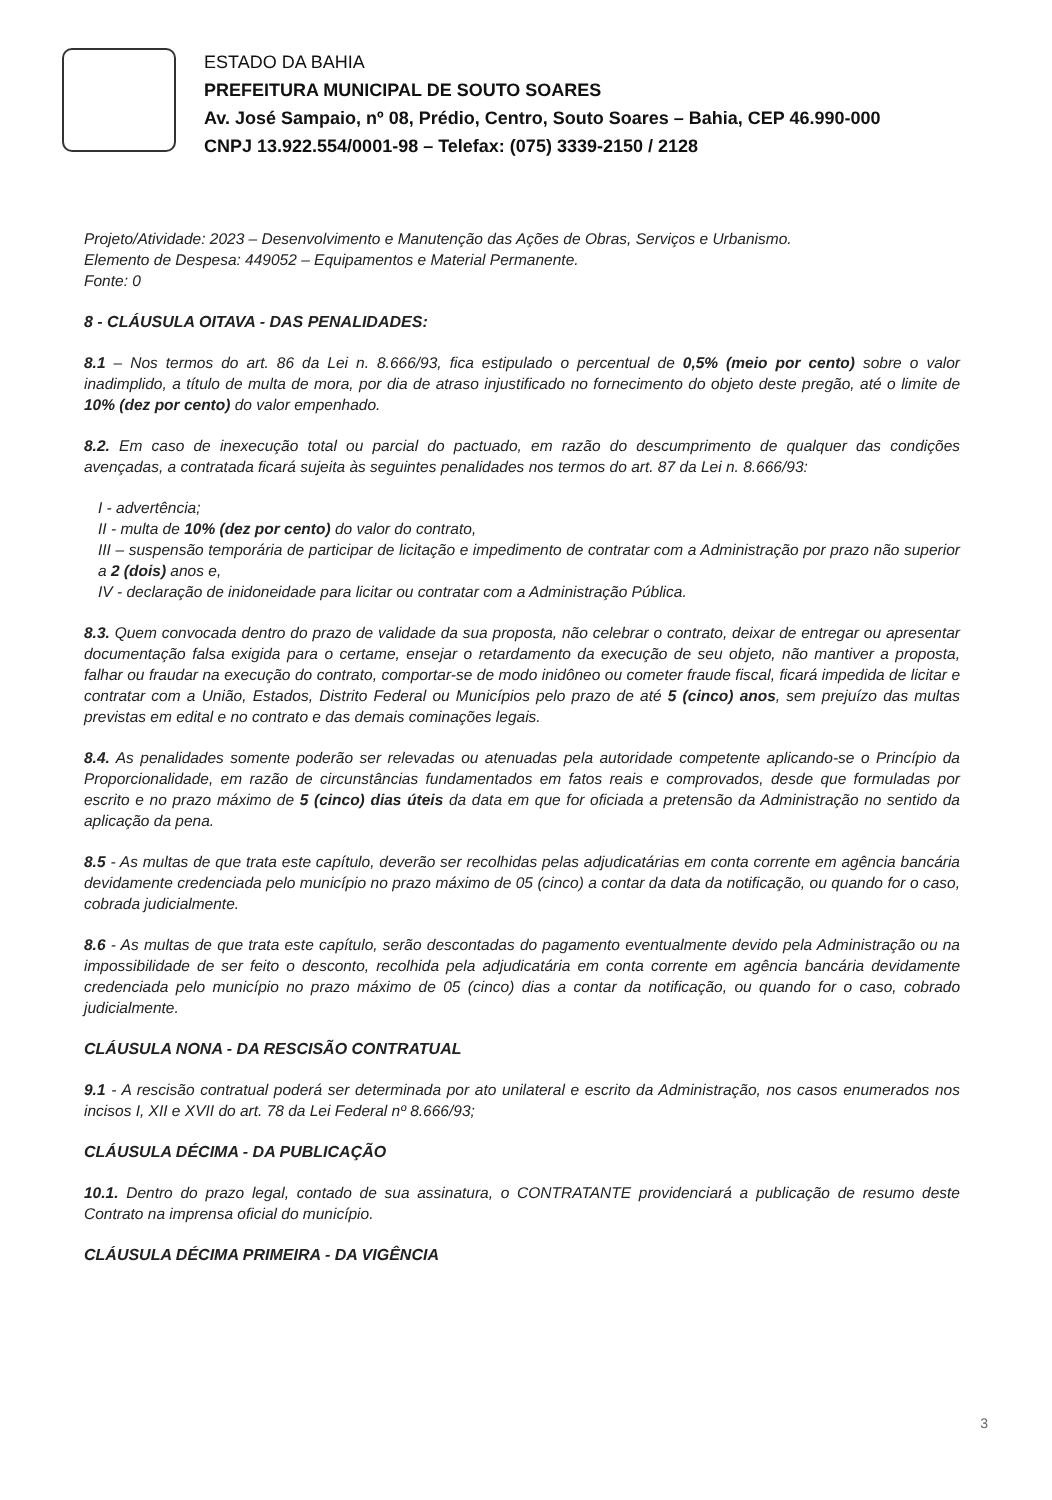ESTADO DA BAHIA
PREFEITURA MUNICIPAL DE SOUTO SOARES
Av. José Sampaio, nº 08, Prédio, Centro, Souto Soares – Bahia, CEP 46.990-000
CNPJ 13.922.554/0001-98 – Telefax: (075) 3339-2150 / 2128
Projeto/Atividade: 2023 – Desenvolvimento e Manutenção das Ações de Obras, Serviços e Urbanismo.
Elemento de Despesa: 449052 – Equipamentos e Material Permanente.
Fonte: 0
8 - CLÁUSULA OITAVA - DAS PENALIDADES:
8.1 – Nos termos do art. 86 da Lei n. 8.666/93, fica estipulado o percentual de 0,5% (meio por cento) sobre o valor inadimplido, a título de multa de mora, por dia de atraso injustificado no fornecimento do objeto deste pregão, até o limite de 10% (dez por cento) do valor empenhado.
8.2. Em caso de inexecução total ou parcial do pactuado, em razão do descumprimento de qualquer das condições avençadas, a contratada ficará sujeita às seguintes penalidades nos termos do art. 87 da Lei n. 8.666/93:
I - advertência;
II - multa de 10% (dez por cento) do valor do contrato,
III – suspensão temporária de participar de licitação e impedimento de contratar com a Administração por prazo não superior a 2 (dois) anos e,
IV - declaração de inidoneidade para licitar ou contratar com a Administração Pública.
8.3. Quem convocada dentro do prazo de validade da sua proposta, não celebrar o contrato, deixar de entregar ou apresentar documentação falsa exigida para o certame, ensejar o retardamento da execução de seu objeto, não mantiver a proposta, falhar ou fraudar na execução do contrato, comportar-se de modo inidôneo ou cometer fraude fiscal, ficará impedida de licitar e contratar com a União, Estados, Distrito Federal ou Municípios pelo prazo de até 5 (cinco) anos, sem prejuízo das multas previstas em edital e no contrato e das demais cominações legais.
8.4. As penalidades somente poderão ser relevadas ou atenuadas pela autoridade competente aplicando-se o Princípio da Proporcionalidade, em razão de circunstâncias fundamentados em fatos reais e comprovados, desde que formuladas por escrito e no prazo máximo de 5 (cinco) dias úteis da data em que for oficiada a pretensão da Administração no sentido da aplicação da pena.
8.5 - As multas de que trata este capítulo, deverão ser recolhidas pelas adjudicatárias em conta corrente em agência bancária devidamente credenciada pelo município no prazo máximo de 05 (cinco) a contar da data da notificação, ou quando for o caso, cobrada judicialmente.
8.6 - As multas de que trata este capítulo, serão descontadas do pagamento eventualmente devido pela Administração ou na impossibilidade de ser feito o desconto, recolhida pela adjudicatária em conta corrente em agência bancária devidamente credenciada pelo município no prazo máximo de 05 (cinco) dias a contar da notificação, ou quando for o caso, cobrado judicialmente.
CLÁUSULA NONA - DA RESCISÃO CONTRATUAL
9.1 - A rescisão contratual poderá ser determinada por ato unilateral e escrito da Administração, nos casos enumerados nos incisos I, XII e XVII do art. 78 da Lei Federal nº 8.666/93;
CLÁUSULA DÉCIMA - DA PUBLICAÇÃO
10.1. Dentro do prazo legal, contado de sua assinatura, o CONTRATANTE providenciará a publicação de resumo deste Contrato na imprensa oficial do município.
CLÁUSULA DÉCIMA PRIMEIRA - DA VIGÊNCIA
3